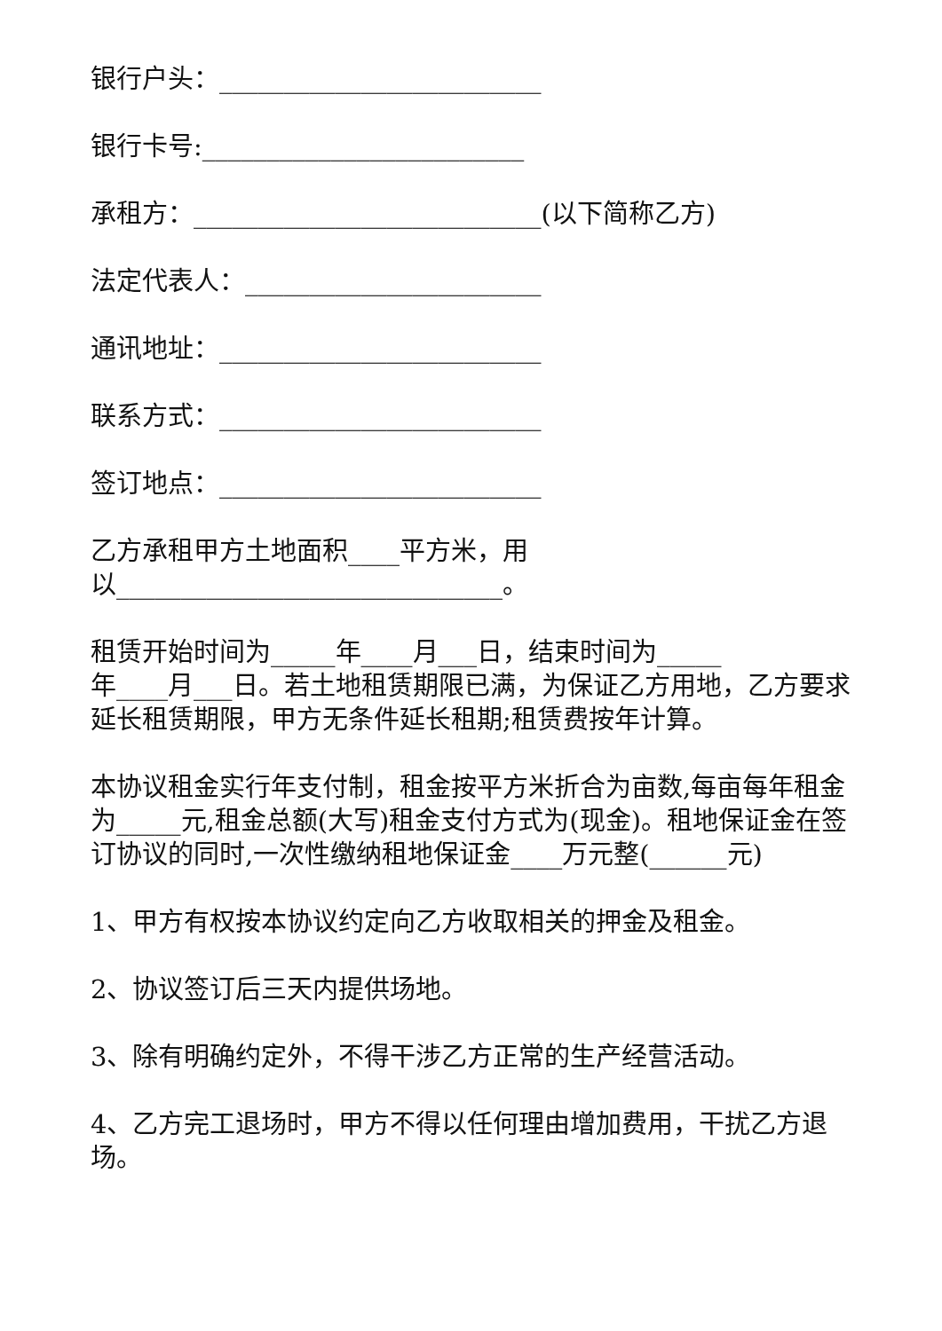银行户头：_________________________
银行卡号:_________________________
承租方：___________________________(以下简称乙方)
法定代表人：_______________________
通讯地址：_________________________
联系方式：_________________________
签订地点：_________________________
乙方承租甲方土地面积____平方米，用
以______________________________。
租赁开始时间为_____年____月___日，结束时间为_____
年____月___日。若土地租赁期限已满，为保证乙方用地，乙方要求延长租赁期限，甲方无条件延长租期;租赁费按年计算。
本协议租金实行年支付制，租金按平方米折合为亩数,每亩每年租金为_____元,租金总额(大写)租金支付方式为(现金)。租地保证金在签订协议的同时,一次性缴纳租地保证金____万元整(______元)
1、甲方有权按本协议约定向乙方收取相关的押金及租金。
2、协议签订后三天内提供场地。
3、除有明确约定外，不得干涉乙方正常的生产经营活动。
4、乙方完工退场时，甲方不得以任何理由增加费用，干扰乙方退场。